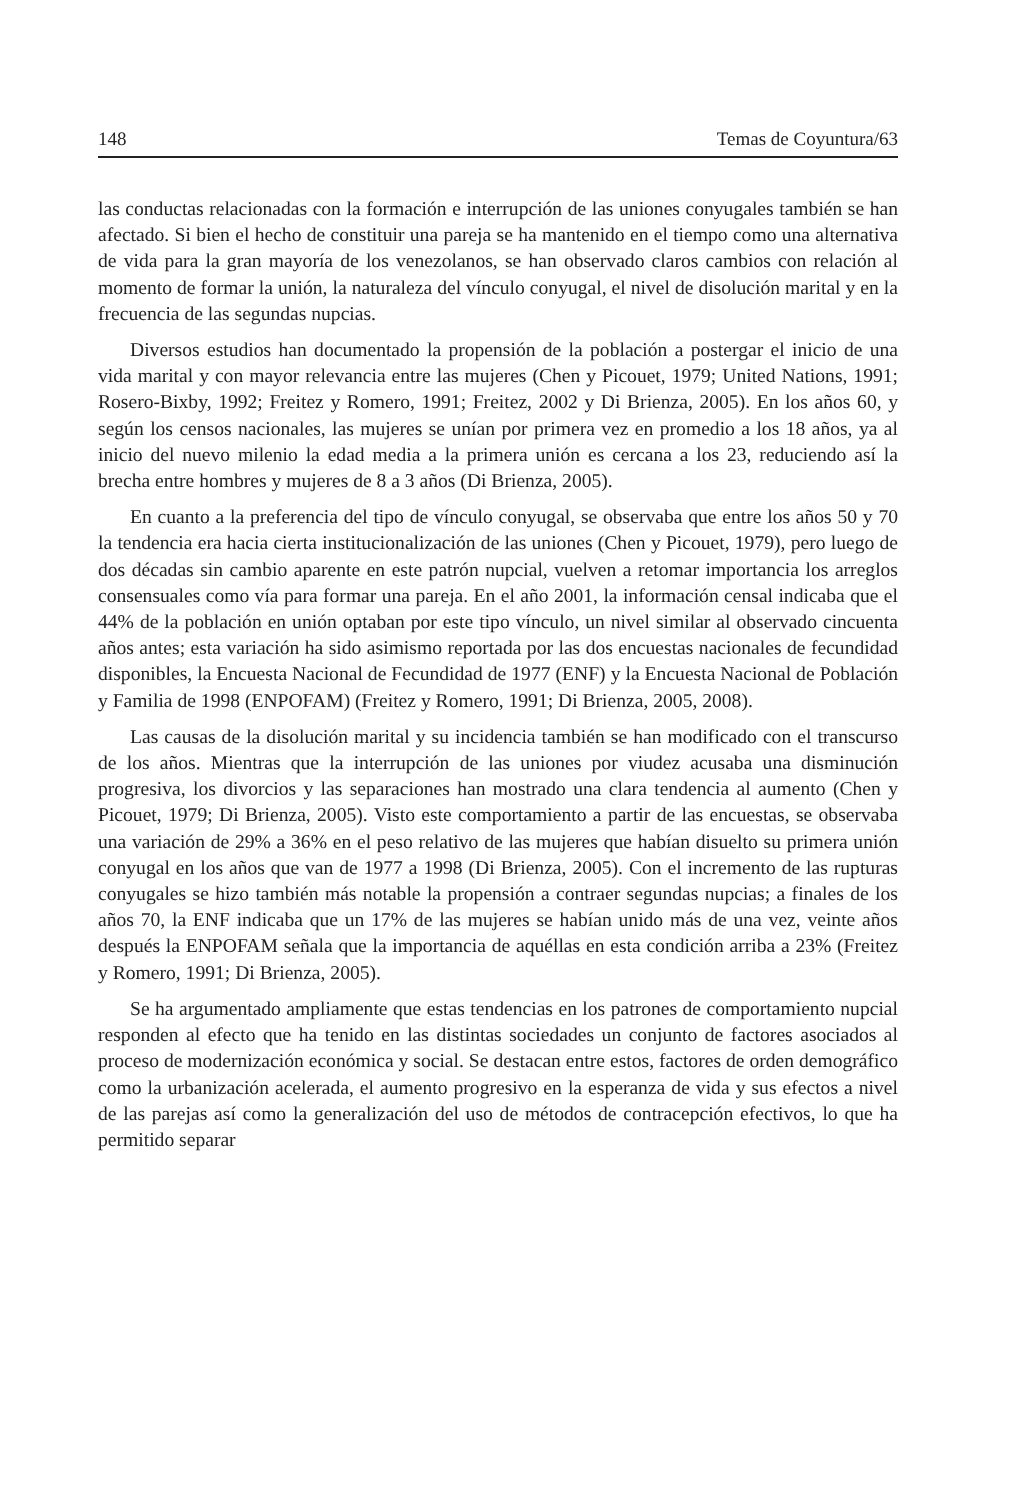148 Temas de Coyuntura/63
las conductas relacionadas con la formación e interrupción de las uniones conyugales también se han afectado. Si bien el hecho de constituir una pareja se ha mantenido en el tiempo como una alternativa de vida para la gran mayoría de los venezolanos, se han observado claros cambios con relación al momento de formar la unión, la naturaleza del vínculo conyugal, el nivel de disolución marital y en la frecuencia de las segundas nupcias.
Diversos estudios han documentado la propensión de la población a postergar el inicio de una vida marital y con mayor relevancia entre las mujeres (Chen y Picouet, 1979; United Nations, 1991; Rosero-Bixby, 1992; Freitez y Romero, 1991; Freitez, 2002 y Di Brienza, 2005). En los años 60, y según los censos nacionales, las mujeres se unían por primera vez en promedio a los 18 años, ya al inicio del nuevo milenio la edad media a la primera unión es cercana a los 23, reduciendo así la brecha entre hombres y mujeres de 8 a 3 años (Di Brienza, 2005).
En cuanto a la preferencia del tipo de vínculo conyugal, se observaba que entre los años 50 y 70 la tendencia era hacia cierta institucionalización de las uniones (Chen y Picouet, 1979), pero luego de dos décadas sin cambio aparente en este patrón nupcial, vuelven a retomar importancia los arreglos consensuales como vía para formar una pareja. En el año 2001, la información censal indicaba que el 44% de la población en unión optaban por este tipo vínculo, un nivel similar al observado cincuenta años antes; esta variación ha sido asimismo reportada por las dos encuestas nacionales de fecundidad disponibles, la Encuesta Nacional de Fecundidad de 1977 (ENF) y la Encuesta Nacional de Población y Familia de 1998 (ENPOFAM) (Freitez y Romero, 1991; Di Brienza, 2005, 2008).
Las causas de la disolución marital y su incidencia también se han modificado con el transcurso de los años. Mientras que la interrupción de las uniones por viudez acusaba una disminución progresiva, los divorcios y las separaciones han mostrado una clara tendencia al aumento (Chen y Picouet, 1979; Di Brienza, 2005). Visto este comportamiento a partir de las encuestas, se observaba una variación de 29% a 36% en el peso relativo de las mujeres que habían disuelto su primera unión conyugal en los años que van de 1977 a 1998 (Di Brienza, 2005). Con el incremento de las rupturas conyugales se hizo también más notable la propensión a contraer segundas nupcias; a finales de los años 70, la ENF indicaba que un 17% de las mujeres se habían unido más de una vez, veinte años después la ENPOFAM señala que la importancia de aquéllas en esta condición arriba a 23% (Freitez y Romero, 1991; Di Brienza, 2005).
Se ha argumentado ampliamente que estas tendencias en los patrones de comportamiento nupcial responden al efecto que ha tenido en las distintas sociedades un conjunto de factores asociados al proceso de modernización económica y social. Se destacan entre estos, factores de orden demográfico como la urbanización acelerada, el aumento progresivo en la esperanza de vida y sus efectos a nivel de las parejas así como la generalización del uso de métodos de contracepción efectivos, lo que ha permitido separar